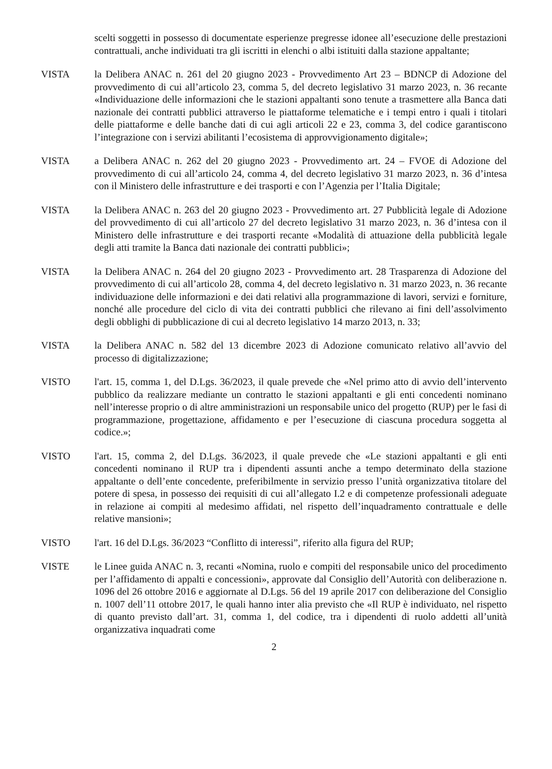scelti soggetti in possesso di documentate esperienze pregresse idonee all’esecuzione delle prestazioni contrattuali, anche individuati tra gli iscritti in elenchi o albi istituiti dalla stazione appaltante;
VISTA la Delibera ANAC n. 261 del 20 giugno 2023 - Provvedimento Art 23 – BDNCP di Adozione del provvedimento di cui all’articolo 23, comma 5, del decreto legislativo 31 marzo 2023, n. 36 recante «Individuazione delle informazioni che le stazioni appaltanti sono tenute a trasmettere alla Banca dati nazionale dei contratti pubblici attraverso le piattaforme telematiche e i tempi entro i quali i titolari delle piattaforme e delle banche dati di cui agli articoli 22 e 23, comma 3, del codice garantiscono l’integrazione con i servizi abilitanti l’ecosistema di approvvigionamento digitale»;
VISTA a Delibera ANAC n. 262 del 20 giugno 2023 - Provvedimento art. 24 – FVOE di Adozione del provvedimento di cui all’articolo 24, comma 4, del decreto legislativo 31 marzo 2023, n. 36 d’intesa con il Ministero delle infrastrutture e dei trasporti e con l’Agenzia per l’Italia Digitale;
VISTA la Delibera ANAC n. 263 del 20 giugno 2023 - Provvedimento art. 27 Pubblicità legale di Adozione del provvedimento di cui all’articolo 27 del decreto legislativo 31 marzo 2023, n. 36 d’intesa con il Ministero delle infrastrutture e dei trasporti recante «Modalità di attuazione della pubblicità legale degli atti tramite la Banca dati nazionale dei contratti pubblici»;
VISTA la Delibera ANAC n. 264 del 20 giugno 2023 - Provvedimento art. 28 Trasparenza di Adozione del provvedimento di cui all’articolo 28, comma 4, del decreto legislativo n. 31 marzo 2023, n. 36 recante individuazione delle informazioni e dei dati relativi alla programmazione di lavori, servizi e forniture, nonché alle procedure del ciclo di vita dei contratti pubblici che rilevano ai fini dell’assolvimento degli obblighi di pubblicazione di cui al decreto legislativo 14 marzo 2013, n. 33;
VISTA la Delibera ANAC n. 582 del 13 dicembre 2023 di Adozione comunicato relativo all’avvio del processo di digitalizzazione;
VISTO l'art. 15, comma 1, del D.Lgs. 36/2023, il quale prevede che «Nel primo atto di avvio dell’intervento pubblico da realizzare mediante un contratto le stazioni appaltanti e gli enti concedenti nominano nell’interesse proprio o di altre amministrazioni un responsabile unico del progetto (RUP) per le fasi di programmazione, progettazione, affidamento e per l’esecuzione di ciascuna procedura soggetta al codice.»;
VISTO l'art. 15, comma 2, del D.Lgs. 36/2023, il quale prevede che «Le stazioni appaltanti e gli enti concedenti nominano il RUP tra i dipendenti assunti anche a tempo determinato della stazione appaltante o dell’ente concedente, preferibilmente in servizio presso l’unità organizzativa titolare del potere di spesa, in possesso dei requisiti di cui all’allegato I.2 e di competenze professionali adeguate in relazione ai compiti al medesimo affidati, nel rispetto dell’inquadramento contrattuale e delle relative mansioni»;
VISTO l'art. 16 del D.Lgs. 36/2023 “Conflitto di interessi”, riferito alla figura del RUP;
VISTE le Linee guida ANAC n. 3, recanti «Nomina, ruolo e compiti del responsabile unico del procedimento per l’affidamento di appalti e concessioni», approvate dal Consiglio dell’Autorità con deliberazione n. 1096 del 26 ottobre 2016 e aggiornate al D.Lgs. 56 del 19 aprile 2017 con deliberazione del Consiglio n. 1007 dell’11 ottobre 2017, le quali hanno inter alia previsto che «Il RUP è individuato, nel rispetto di quanto previsto dall’art. 31, comma 1, del codice, tra i dipendenti di ruolo addetti all’unità organizzativa inquadrati come
2